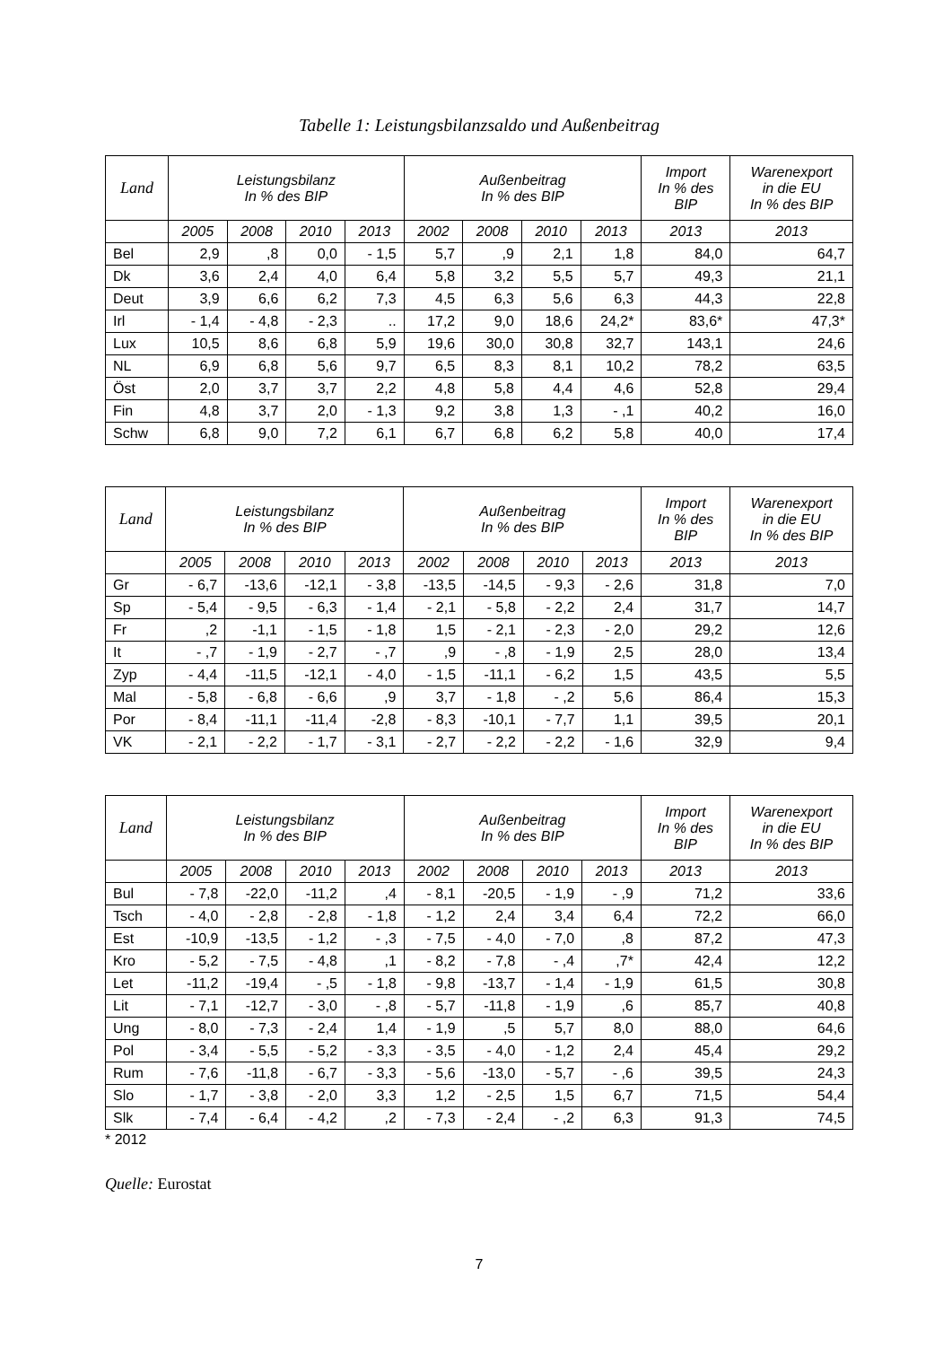Tabelle 1: Leistungsbilanzsaldo und Außenbeitrag
| Land | Leistungsbilanz In % des BIP | | | | Außenbeitrag In % des BIP | | | | Import In % des BIP | Warenexport in die EU In % des BIP |
| --- | --- | --- | --- | --- | --- | --- | --- | --- | --- | --- |
| | 2005 | 2008 | 2010 | 2013 | 2002 | 2008 | 2010 | 2013 | 2013 | 2013 |
| Bel | 2,9 | ,8 | 0,0 | - 1,5 | 5,7 | ,9 | 2,1 | 1,8 | 84,0 | 64,7 |
| Dk | 3,6 | 2,4 | 4,0 | 6,4 | 5,8 | 3,2 | 5,5 | 5,7 | 49,3 | 21,1 |
| Deut | 3,9 | 6,6 | 6,2 | 7,3 | 4,5 | 6,3 | 5,6 | 6,3 | 44,3 | 22,8 |
| Irl | - 1,4 | - 4,8 | - 2,3 | .. | 17,2 | 9,0 | 18,6 | 24,2* | 83,6* | 47,3* |
| Lux | 10,5 | 8,6 | 6,8 | 5,9 | 19,6 | 30,0 | 30,8 | 32,7 | 143,1 | 24,6 |
| NL | 6,9 | 6,8 | 5,6 | 9,7 | 6,5 | 8,3 | 8,1 | 10,2 | 78,2 | 63,5 |
| Öst | 2,0 | 3,7 | 3,7 | 2,2 | 4,8 | 5,8 | 4,4 | 4,6 | 52,8 | 29,4 |
| Fin | 4,8 | 3,7 | 2,0 | - 1,3 | 9,2 | 3,8 | 1,3 | - ,1 | 40,2 | 16,0 |
| Schw | 6,8 | 9,0 | 7,2 | 6,1 | 6,7 | 6,8 | 6,2 | 5,8 | 40,0 | 17,4 |
| Land | Leistungsbilanz In % des BIP | | | | Außenbeitrag In % des BIP | | | | Import In % des BIP | Warenexport in die EU In % des BIP |
| --- | --- | --- | --- | --- | --- | --- | --- | --- | --- | --- |
| | 2005 | 2008 | 2010 | 2013 | 2002 | 2008 | 2010 | 2013 | 2013 | 2013 |
| Gr | - 6,7 | -13,6 | -12,1 | - 3,8 | -13,5 | -14,5 | - 9,3 | - 2,6 | 31,8 | 7,0 |
| Sp | - 5,4 | - 9,5 | - 6,3 | - 1,4 | - 2,1 | - 5,8 | - 2,2 | 2,4 | 31,7 | 14,7 |
| Fr | ,2 | -1,1 | - 1,5 | - 1,8 | 1,5 | - 2,1 | - 2,3 | - 2,0 | 29,2 | 12,6 |
| It | - ,7 | - 1,9 | - 2,7 | - ,7 | ,9 | - ,8 | - 1,9 | 2,5 | 28,0 | 13,4 |
| Zyp | - 4,4 | -11,5 | -12,1 | - 4,0 | - 1,5 | -11,1 | - 6,2 | 1,5 | 43,5 | 5,5 |
| Mal | - 5,8 | - 6,8 | - 6,6 | ,9 | 3,7 | - 1,8 | - ,2 | 5,6 | 86,4 | 15,3 |
| Por | - 8,4 | -11,1 | -11,4 | -2,8 | - 8,3 | -10,1 | - 7,7 | 1,1 | 39,5 | 20,1 |
| VK | - 2,1 | - 2,2 | - 1,7 | - 3,1 | - 2,7 | - 2,2 | - 2,2 | - 1,6 | 32,9 | 9,4 |
| Land | Leistungsbilanz In % des BIP | | | | Außenbeitrag In % des BIP | | | | Import In % des BIP | Warenexport in die EU In % des BIP |
| --- | --- | --- | --- | --- | --- | --- | --- | --- | --- | --- |
| | 2005 | 2008 | 2010 | 2013 | 2002 | 2008 | 2010 | 2013 | 2013 | 2013 |
| Bul | - 7,8 | -22,0 | -11,2 | ,4 | - 8,1 | -20,5 | - 1,9 | - ,9 | 71,2 | 33,6 |
| Tsch | - 4,0 | - 2,8 | - 2,8 | - 1,8 | - 1,2 | 2,4 | 3,4 | 6,4 | 72,2 | 66,0 |
| Est | -10,9 | -13,5 | - 1,2 | - ,3 | - 7,5 | - 4,0 | - 7,0 | ,8 | 87,2 | 47,3 |
| Kro | - 5,2 | - 7,5 | - 4,8 | ,1 | - 8,2 | - 7,8 | - ,4 | ,7* | 42,4 | 12,2 |
| Let | -11,2 | -19,4 | - ,5 | - 1,8 | - 9,8 | -13,7 | - 1,4 | - 1,9 | 61,5 | 30,8 |
| Lit | - 7,1 | -12,7 | - 3,0 | - ,8 | - 5,7 | -11,8 | - 1,9 | ,6 | 85,7 | 40,8 |
| Ung | - 8,0 | - 7,3 | - 2,4 | 1,4 | - 1,9 | ,5 | 5,7 | 8,0 | 88,0 | 64,6 |
| Pol | - 3,4 | - 5,5 | - 5,2 | - 3,3 | - 3,5 | - 4,0 | - 1,2 | 2,4 | 45,4 | 29,2 |
| Rum | - 7,6 | -11,8 | - 6,7 | - 3,3 | - 5,6 | -13,0 | - 5,7 | - ,6 | 39,5 | 24,3 |
| Slo | - 1,7 | - 3,8 | - 2,0 | 3,3 | 1,2 | - 2,5 | 1,5 | 6,7 | 71,5 | 54,4 |
| Slk | - 7,4 | - 6,4 | - 4,2 | ,2 | - 7,3 | - 2,4 | - ,2 | 6,3 | 91,3 | 74,5 |
* 2012
Quelle: Eurostat
7